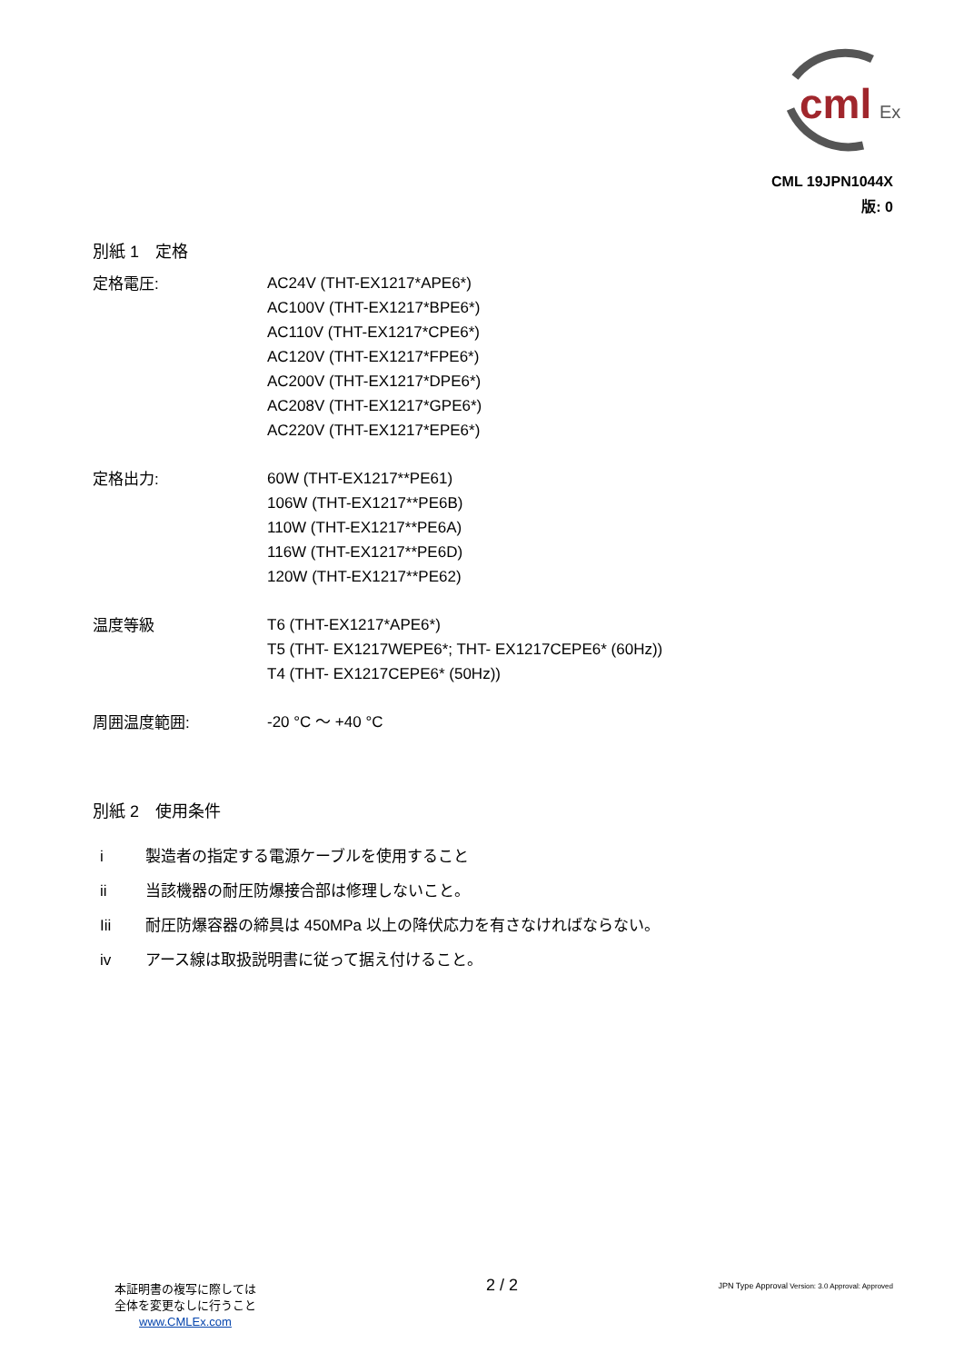cml
Ex
CML 19JPN1044X
版: 0
別紙 1　定格
定格電圧:
AC24V (THT-EX1217*APE6*)
AC100V (THT-EX1217*BPE6*)
AC110V (THT-EX1217*CPE6*)
AC120V (THT-EX1217*FPE6*)
AC200V (THT-EX1217*DPE6*)
AC208V (THT-EX1217*GPE6*)
AC220V (THT-EX1217*EPE6*)
定格出力:
60W (THT-EX1217**PE61)
106W (THT-EX1217**PE6B)
110W (THT-EX1217**PE6A)
116W (THT-EX1217**PE6D)
120W (THT-EX1217**PE62)
温度等級
T6 (THT-EX1217*APE6*)
T5 (THT- EX1217WEPE6*; THT- EX1217CEPE6* (60Hz))
T4 (THT- EX1217CEPE6* (50Hz))
周囲温度範囲:
-20 °C ～ +40 °C
別紙 2　使用条件
i 製造者の指定する電源ケーブルを使用すること
ii 当該機器の耐圧防爆接合部は修理しないこと。
Iii 耐圧防爆容器の締具は 450MPa 以上の降伏応力を有さなければならない。
iv アース線は取扱説明書に従って据え付けること。
本証明書の複写に際しては
全体を変更なしに行うこと
www.CMLEx.com
2 / 2
JPN Type Approval Version: 3.0 Approval: Approved